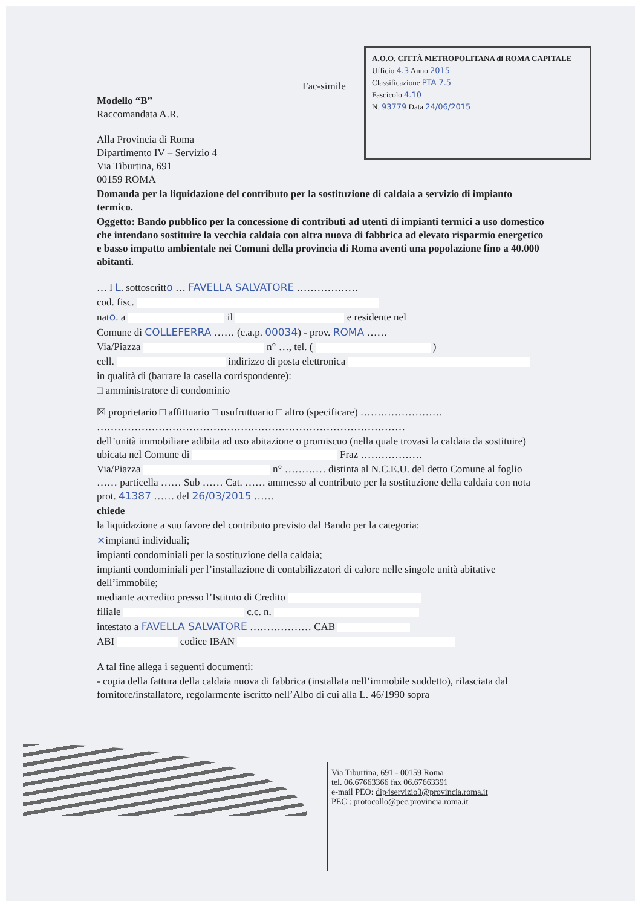A.O.O. CITTÀ METROPOLITANA di ROMA CAPITALE
Ufficio 4.3 Anno 2015
Classificazione PTA 7.5
Fascicolo 4.10
N. 93779 Data 24/06/2015
Fac-simile
Modello “B”
Raccomandata A.R.
Alla Provincia di Roma
Dipartimento IV – Servizio 4
Via Tiburtina, 691
00159 ROMA
Domanda per la liquidazione del contributo per la sostituzione di caldaia a servizio di impianto termico.
Oggetto: Bando pubblico per la concessione di contributi ad utenti di impianti termici a uso domestico che intendano sostituire la vecchia caldaia con altra nuova di fabbrica ad elevato risparmio energetico e basso impatto ambientale nei Comuni della provincia di Roma aventi una popolazione fino a 40.000 abitanti.
… l L. sottoscritto … FAVELLA SALVATORE ………………
cod. fisc.
nato. a il e residente nel
Comune di COLLEFERRA …… (c.a.p. 00034) - prov. ROMA ……
Via/Piazza n° …, tel. ( )
cell. indirizzo di posta elettronica
in qualità di (barrare la casella corrispondente):
□ amministratore di condominio
☒ proprietario □ affittuario □ usufruttuario □ altro (specificare) ……………………
………………………………………………………………………………
dell’unità immobiliare adibita ad uso abitazione o promiscuo (nella quale trovasi la caldaia da sostituire) ubicata nel Comune di Fraz ………………
Via/Piazza n° ………… distinta al N.C.E.U. del detto Comune al foglio …… particella …… Sub …… Cat. …… ammesso al contributo per la sostituzione della caldaia con nota prot. 41387 …… del 26/03/2015 ……
chiede
la liquidazione a suo favore del contributo previsto dal Bando per la categoria:
×impianti individuali;
impianti condominiali per la sostituzione della caldaia;
impianti condominiali per l’installazione di contabilizzatori di calore nelle singole unità abitative dell’immobile;
mediante accredito presso l’Istituto di Credito
filiale c.c. n.
intestato a FAVELLA SALVATORE ……………… CAB
ABI codice IBAN
A tal fine allega i seguenti documenti:
- copia della fattura della caldaia nuova di fabbrica (installata nell’immobile suddetto), rilasciata dal fornitore/installatore, regolarmente iscritto nell’Albo di cui alla L. 46/1990 sopra
Via Tiburtina, 691 - 00159 Roma
tel. 06.67663366 fax 06.67663391
e-mail PEO: dip4servizio3@provincia.roma.it
PEC : protocollo@pec.provincia.roma.it